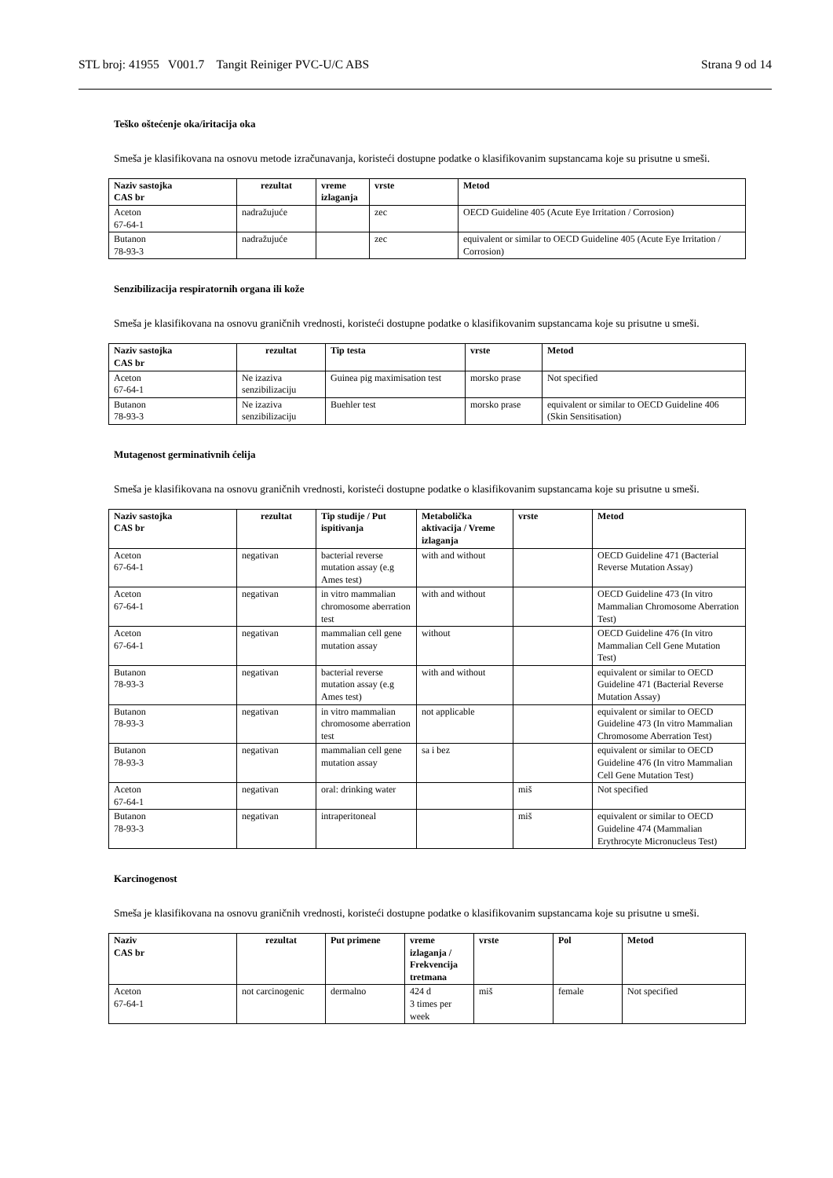STL broj: 41955 V001.7 Tangit Reiniger PVC-U/C ABS Strana 9 od 14
Teško oštećenje oka/iritacija oka
Smeša je klasifikovana na osnovu metode izračunavanja, koristeći dostupne podatke o klasifikovanim supstancama koje su prisutne u smeši.
| Naziv sastojka CAS br | rezultat | vreme izlaganja | vrste | Metod |
| --- | --- | --- | --- | --- |
| Aceton 67-64-1 | nadražujuće | | zec | OECD Guideline 405 (Acute Eye Irritation / Corrosion) |
| Butanon 78-93-3 | nadražujuće | | zec | equivalent or similar to OECD Guideline 405 (Acute Eye Irritation / Corrosion) |
Senzibilizacija respiratornih organa ili kože
Smeša je klasifikovana na osnovu graničnih vrednosti, koristeći dostupne podatke o klasifikovanim supstancama koje su prisutne u smeši.
| Naziv sastojka CAS br | rezultat | Tip testa | vrste | Metod |
| --- | --- | --- | --- | --- |
| Aceton 67-64-1 | Ne izaziva senzibilizaciju | Guinea pig maximisation test | morsko prase | Not specified |
| Butanon 78-93-3 | Ne izaziva senzibilizaciju | Buehler test | morsko prase | equivalent or similar to OECD Guideline 406 (Skin Sensitisation) |
Mutagenost germinativnih ćelija
Smeša je klasifikovana na osnovu graničnih vrednosti, koristeći dostupne podatke o klasifikovanim supstancama koje su prisutne u smeši.
| Naziv sastojka CAS br | rezultat | Tip studije / Put ispitivanja | Metabolička aktivacija / Vreme izlaganja | vrste | Metod |
| --- | --- | --- | --- | --- | --- |
| Aceton 67-64-1 | negativan | bacterial reverse mutation assay (e.g Ames test) | with and without | | OECD Guideline 471 (Bacterial Reverse Mutation Assay) |
| Aceton 67-64-1 | negativan | in vitro mammalian chromosome aberration test | with and without | | OECD Guideline 473 (In vitro Mammalian Chromosome Aberration Test) |
| Aceton 67-64-1 | negativan | mammalian cell gene mutation assay | without | | OECD Guideline 476 (In vitro Mammalian Cell Gene Mutation Test) |
| Butanon 78-93-3 | negativan | bacterial reverse mutation assay (e.g Ames test) | with and without | | equivalent or similar to OECD Guideline 471 (Bacterial Reverse Mutation Assay) |
| Butanon 78-93-3 | negativan | in vitro mammalian chromosome aberration test | not applicable | | equivalent or similar to OECD Guideline 473 (In vitro Mammalian Chromosome Aberration Test) |
| Butanon 78-93-3 | negativan | mammalian cell gene mutation assay | sa i bez | | equivalent or similar to OECD Guideline 476 (In vitro Mammalian Cell Gene Mutation Test) |
| Aceton 67-64-1 | negativan | oral: drinking water | | miš | Not specified |
| Butanon 78-93-3 | negativan | intraperitoneal | | miš | equivalent or similar to OECD Guideline 474 (Mammalian Erythrocyte Micronucleus Test) |
Karcinogenost
Smeša je klasifikovana na osnovu graničnih vrednosti, koristeći dostupne podatke o klasifikovanim supstancama koje su prisutne u smeši.
| Naziv CAS br | rezultat | Put primene | vreme izlaganja / Frekvencija tretmana | vrste | Pol | Metod |
| --- | --- | --- | --- | --- | --- | --- |
| Aceton 67-64-1 | not carcinogenic | dermalno | 424 d 3 times per week | miš | female | Not specified |